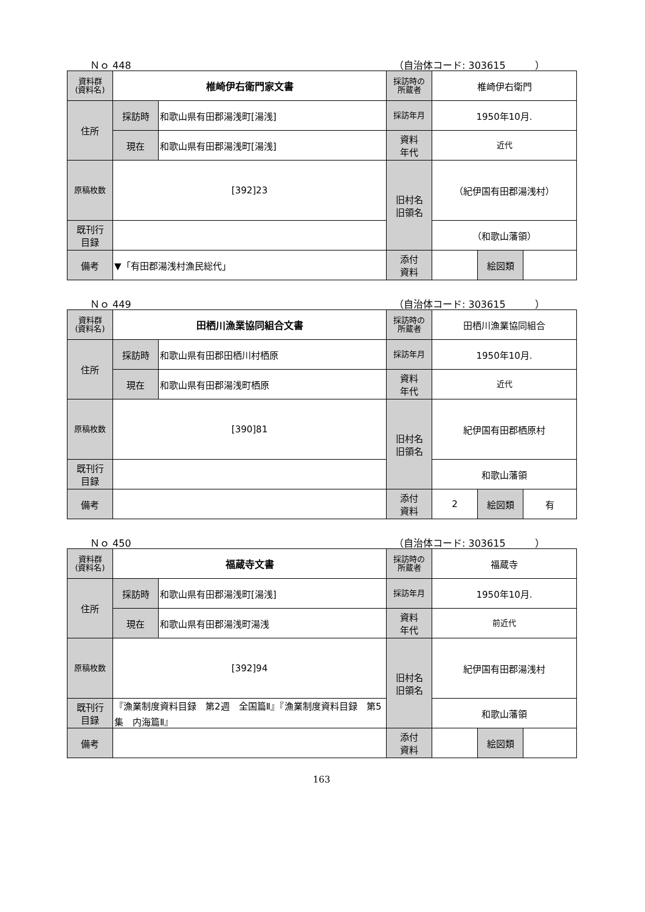Ｎｏ 448 （自治体コード: 303615　　　）
| 資料群 (資料名) | 椎崎伊右衛門家文書 | | 採訪時の 所蔵者 | 椎崎伊右衛門 | | |
| 住所 | 採訪時 | 和歌山県有田郡湯浅町[湯浅] | 採訪年月 | 1950年10月. | | |
| | 現在 | 和歌山県有田郡湯浅町[湯浅] | 資料 年代 | 近代 | | |
| 原稿枚数 | [392]23 | | 旧村名 旧領名 | （紀伊国有田郡湯浅村） | | |
| 既刊行 目録 | | | | （和歌山藩領） | | |
| 備考 | ▼「有田郡湯浅村漁民総代」 | | | | | |
| | | | 添付 資料 | | 絵図類 | |
Ｎｏ 449 （自治体コード: 303615　　　）
| 資料群 (資料名) | 田栖川漁業協同組合文書 | | 採訪時の 所蔵者 | 田栖川漁業協同組合 | | |
| 住所 | 採訪時 | 和歌山県有田郡田栖川村栖原 | 採訪年月 | 1950年10月. | | |
| | 現在 | 和歌山県有田郡湯浅町栖原 | 資料 年代 | 近代 | | |
| 原稿枚数 | [390]81 | | 旧村名 旧領名 | 紀伊国有田郡栖原村 | | |
| 既刊行 目録 | | | | 和歌山藩領 | | |
| 備考 | | | | | | |
| | | | 添付 資料 | 2 | 絵図類 | 有 |
Ｎｏ 450 （自治体コード: 303615　　　）
| 資料群 (資料名) | 福蔵寺文書 | | 採訪時の 所蔵者 | 福蔵寺 | | |
| 住所 | 採訪時 | 和歌山県有田郡湯浅町[湯浅] | 採訪年月 | 1950年10月. | | |
| | 現在 | 和歌山県有田郡湯浅町湯浅 | 資料 年代 | 前近代 | | |
| 原稿枚数 | [392]94 | | 旧村名 旧領名 | 紀伊国有田郡湯浅村 | | |
| 既刊行 目録 | 『漁業制度資料目録 第2週 全国篇Ⅱ』『漁業制度資料目録 第5集 内海篇Ⅱ』 | | | 和歌山藩領 | | |
| 備考 | | | | | | |
| | | | 添付 資料 | | 絵図類 | |
163